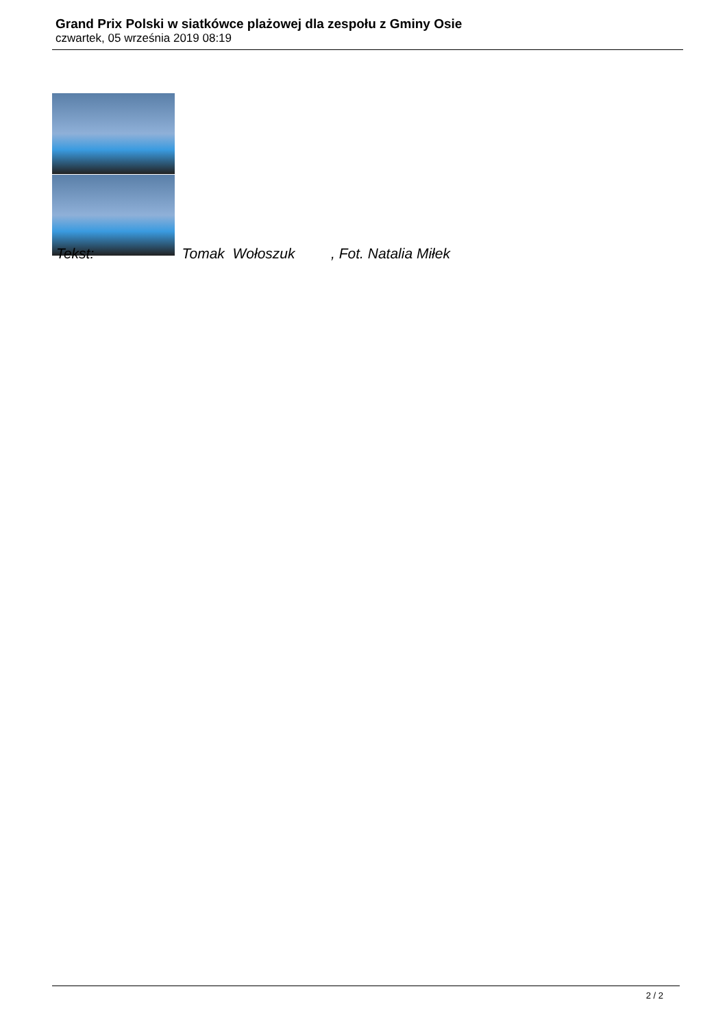Grand Prix Polski w siatkówce plażowej dla zespołu z Gminy Osie
czwartek, 05 września 2019 08:19
Tekst: Tomak Wołoszuk , Fot. Natalia Miłek
2 / 2